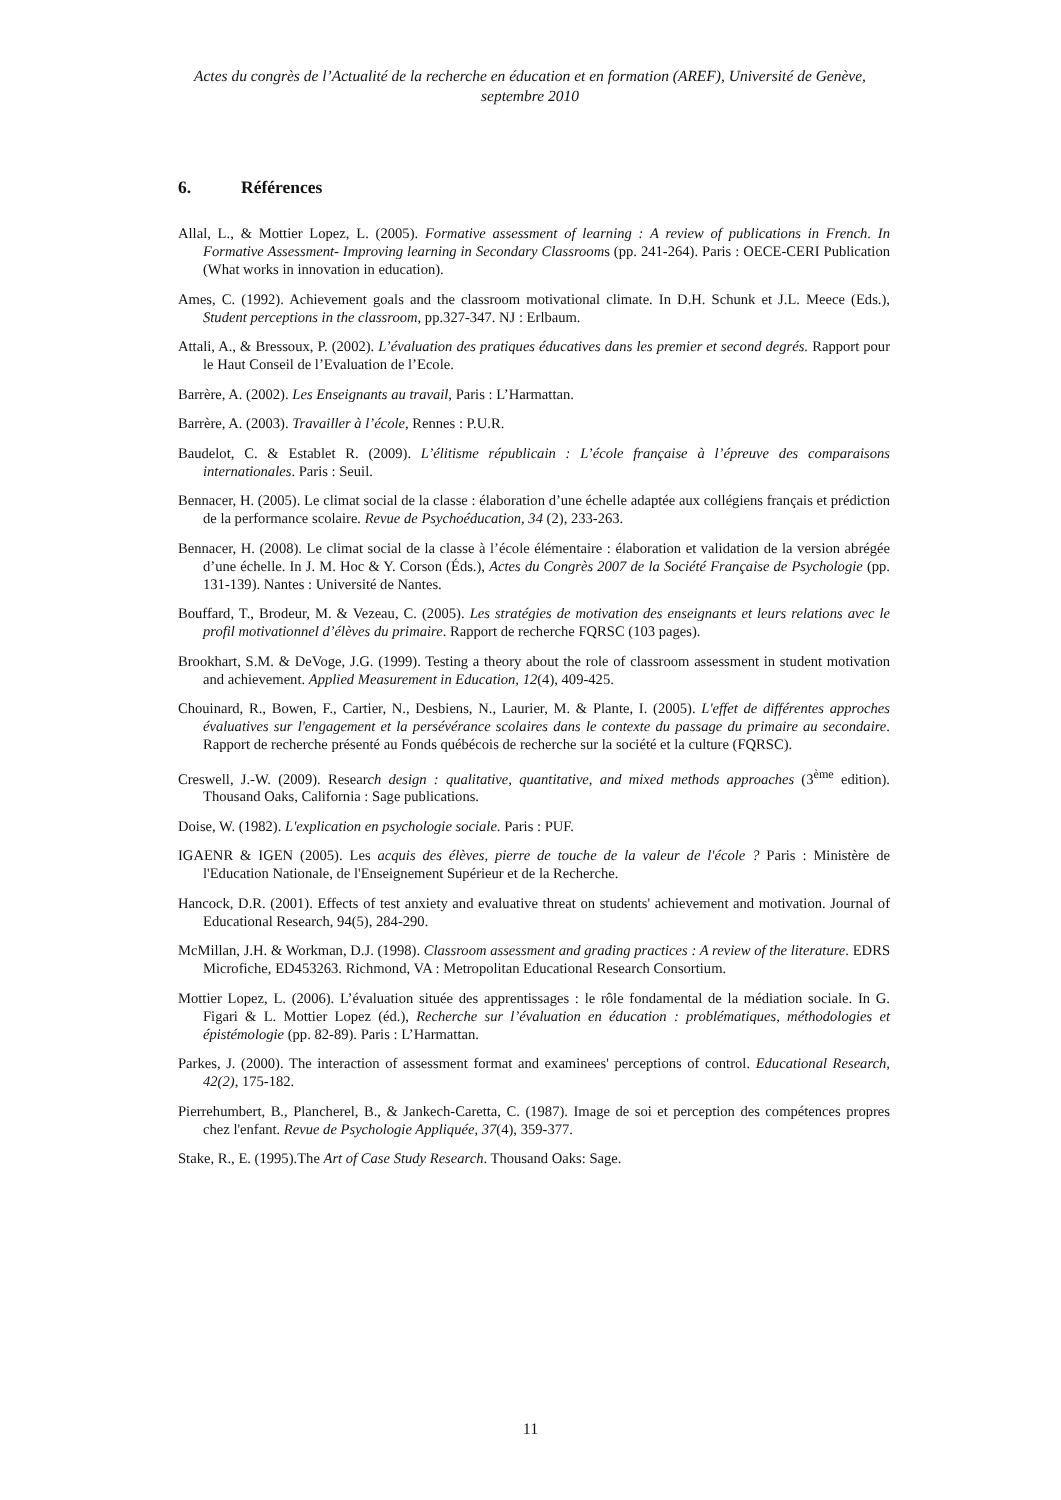Actes du congrès de l’Actualité de la recherche en éducation et en formation (AREF), Université de Genève, septembre 2010
6. Références
Allal, L., & Mottier Lopez, L. (2005). Formative assessment of learning : A review of publications in French. In Formative Assessment- Improving learning in Secondary Classrooms (pp. 241-264). Paris : OECE-CERI Publication (What works in innovation in education).
Ames, C. (1992). Achievement goals and the classroom motivational climate. In D.H. Schunk et J.L. Meece (Eds.), Student perceptions in the classroom, pp.327-347. NJ : Erlbaum.
Attali, A., & Bressoux, P. (2002). L’évaluation des pratiques éducatives dans les premier et second degrés. Rapport pour le Haut Conseil de l’Evaluation de l’Ecole.
Barrère, A. (2002). Les Enseignants au travail, Paris : L’Harmattan.
Barrère, A. (2003). Travailler à l’école, Rennes : P.U.R.
Baudelot, C. & Establet R. (2009). L’élitisme républicain : L’école française à l’épreuve des comparaisons internationales. Paris : Seuil.
Bennacer, H. (2005). Le climat social de la classe : élaboration d’une échelle adaptée aux collégiens français et prédiction de la performance scolaire. Revue de Psychoéducation, 34 (2), 233-263.
Bennacer, H. (2008). Le climat social de la classe à l’école élémentaire : élaboration et validation de la version abrégée d’une échelle. In J. M. Hoc & Y. Corson (Éds.), Actes du Congrès 2007 de la Société Française de Psychologie (pp. 131-139). Nantes : Université de Nantes.
Bouffard, T., Brodeur, M. & Vezeau, C. (2005). Les stratégies de motivation des enseignants et leurs relations avec le profil motivationnel d’élèves du primaire. Rapport de recherche FQRSC (103 pages).
Brookhart, S.M. & DeVoge, J.G. (1999). Testing a theory about the role of classroom assessment in student motivation and achievement. Applied Measurement in Education, 12(4), 409-425.
Chouinard, R., Bowen, F., Cartier, N., Desbiens, N., Laurier, M. & Plante, I. (2005). L'effet de différentes approches évaluatives sur l'engagement et la persévérance scolaires dans le contexte du passage du primaire au secondaire. Rapport de recherche présenté au Fonds québécois de recherche sur la société et la culture (FQRSC).
Creswell, J.-W. (2009). Research design : qualitative, quantitative, and mixed methods approaches (3<sup>ème</sup> edition). Thousand Oaks, California : Sage publications.
Doise, W. (1982). L'explication en psychologie sociale. Paris : PUF.
IGAENR & IGEN (2005). Les acquis des élèves, pierre de touche de la valeur de l'école ? Paris : Ministère de l'Education Nationale, de l'Enseignement Supérieur et de la Recherche.
Hancock, D.R. (2001). Effects of test anxiety and evaluative threat on students' achievement and motivation. Journal of Educational Research, 94(5), 284-290.
McMillan, J.H. & Workman, D.J. (1998). Classroom assessment and grading practices : A review of the literature. EDRS Microfiche, ED453263. Richmond, VA : Metropolitan Educational Research Consortium.
Mottier Lopez, L. (2006). L’évaluation située des apprentissages : le rôle fondamental de la médiation sociale. In G. Figari & L. Mottier Lopez (éd.), Recherche sur l’évaluation en éducation : problématiques, méthodologies et épistémologie (pp. 82-89). Paris : L’Harmattan.
Parkes, J. (2000). The interaction of assessment format and examinees' perceptions of control. Educational Research, 42(2), 175-182.
Pierrehumbert, B., Plancherel, B., & Jankech-Caretta, C. (1987). Image de soi et perception des compétences propres chez l'enfant. Revue de Psychologie Appliquée, 37(4), 359-377.
Stake, R., E. (1995).The Art of Case Study Research. Thousand Oaks: Sage.
11